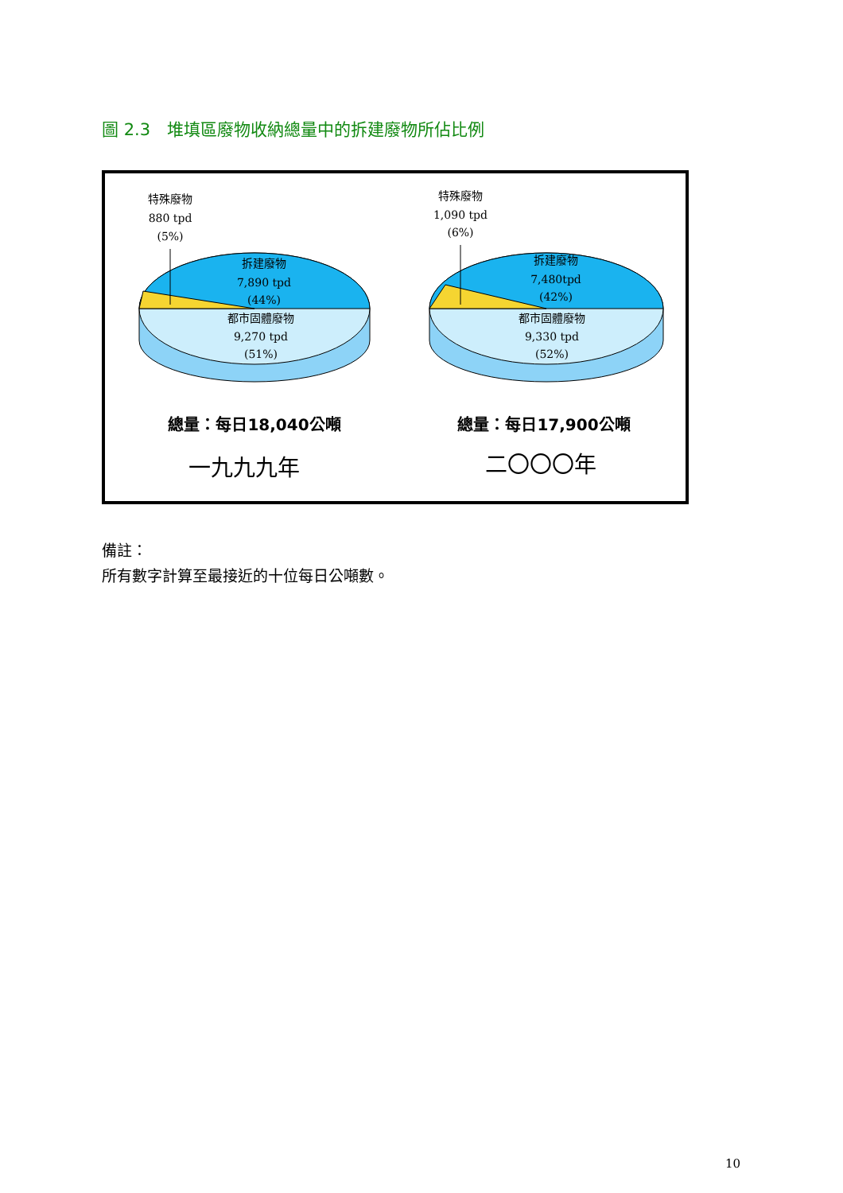圖 2.3　堆填區廢物收納總量中的拆建廢物所佔比例
特殊廢物
880 tpd
(5%)
拆建廢物
7,890 tpd
(44%)
都市固體廢物
9,270 tpd
(51%)
總量：每日18,040公噸
一九九九年
特殊廢物
1,090 tpd
(6%)
拆建廢物
7,480tpd
(42%)
都市固體廢物
9,330 tpd
(52%)
總量：每日17,900公噸
二〇〇〇年
備註：
所有數字計算至最接近的十位每日公噸數。
10